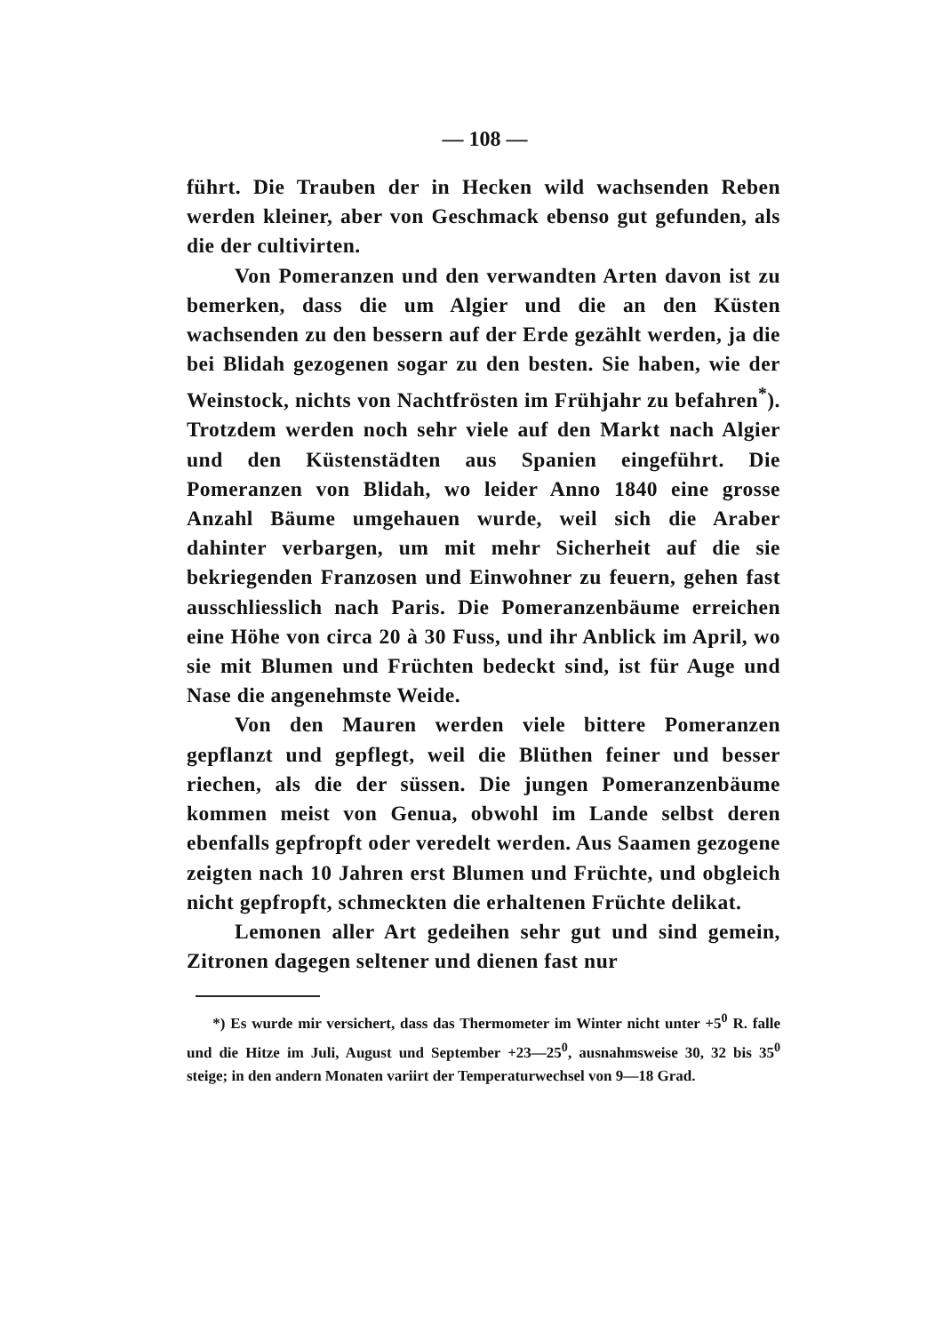— 108 —
führt. Die Trauben der in Hecken wild wachsenden Reben werden kleiner, aber von Geschmack ebenso gut gefunden, als die der cultivirten.
Von Pomeranzen und den verwandten Arten davon ist zu bemerken, dass die um Algier und die an den Küsten wachsenden zu den bessern auf der Erde gezählt werden, ja die bei Blidah gezogenen sogar zu den besten. Sie haben, wie der Weinstock, nichts von Nachtfrösten im Frühjahr zu befahren<sup>*</sup>). Trotzdem werden noch sehr viele auf den Markt nach Algier und den Küstenstädten aus Spanien eingeführt. Die Pomeranzen von Blidah, wo leider Anno 1840 eine grosse Anzahl Bäume umgehauen wurde, weil sich die Araber dahinter verbargen, um mit mehr Sicherheit auf die sie bekriegenden Franzosen und Einwohner zu feuern, gehen fast ausschliesslich nach Paris. Die Pomeranzenbäume erreichen eine Höhe von circa 20 à 30 Fuss, und ihr Anblick im April, wo sie mit Blumen und Früchten bedeckt sind, ist für Auge und Nase die angenehmste Weide.
Von den Mauren werden viele bittere Pomeranzen gepflanzt und gepflegt, weil die Blüthen feiner und besser riechen, als die der süssen. Die jungen Pomeranzenbäume kommen meist von Genua, obwohl im Lande selbst deren ebenfalls gepfropft oder veredelt werden. Aus Saamen gezogene zeigten nach 10 Jahren erst Blumen und Früchte, und obgleich nicht gepfropft, schmeckten die erhaltenen Früchte delikat.
Lemonen aller Art gedeihen sehr gut und sind gemein, Zitronen dagegen seltener und dienen fast nur
*) Es wurde mir versichert, dass das Thermometer im Winter nicht unter +5<sup>0</sup> R. falle und die Hitze im Juli, August und September +23—25<sup>0</sup>, ausnahmsweise 30, 32 bis 35<sup>0</sup> steige; in den andern Monaten variirt der Temperaturwechsel von 9—18 Grad.